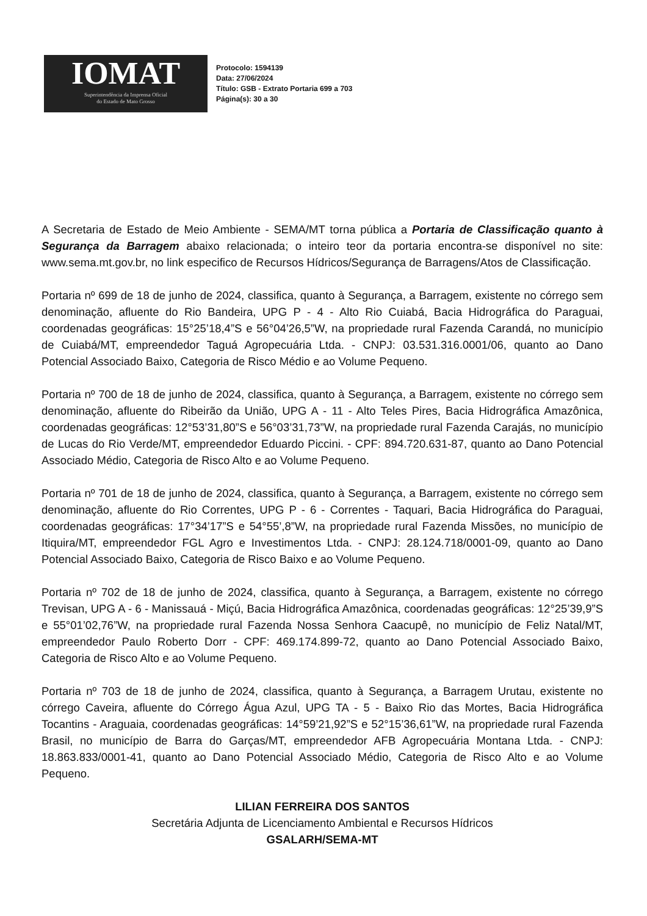IOMAT
Superintendência da Imprensa Oficial
do Estado de Mato Grosso
Protocolo: 1594139
Data: 27/06/2024
Título: GSB - Extrato Portaria 699 a 703
Página(s): 30 a 30
A Secretaria de Estado de Meio Ambiente - SEMA/MT torna pública a Portaria de Classificação quanto à Segurança da Barragem abaixo relacionada; o inteiro teor da portaria encontra-se disponível no site: www.sema.mt.gov.br, no link especifico de Recursos Hídricos/Segurança de Barragens/Atos de Classificação.
Portaria nº 699 de 18 de junho de 2024, classifica, quanto à Segurança, a Barragem, existente no córrego sem denominação, afluente do Rio Bandeira, UPG P - 4 - Alto Rio Cuiabá, Bacia Hidrográfica do Paraguai, coordenadas geográficas: 15°25’18,4”S e 56°04’26,5”W, na propriedade rural Fazenda Carandá, no município de Cuiabá/MT, empreendedor Taguá Agropecuária Ltda. - CNPJ: 03.531.316.0001/06, quanto ao Dano Potencial Associado Baixo, Categoria de Risco Médio e ao Volume Pequeno.
Portaria nº 700 de 18 de junho de 2024, classifica, quanto à Segurança, a Barragem, existente no córrego sem denominação, afluente do Ribeirão da União, UPG A - 11 - Alto Teles Pires, Bacia Hidrográfica Amazônica, coordenadas geográficas: 12°53’31,80”S e 56°03’31,73”W, na propriedade rural Fazenda Carajás, no município de Lucas do Rio Verde/MT, empreendedor Eduardo Piccini. - CPF: 894.720.631-87, quanto ao Dano Potencial Associado Médio, Categoria de Risco Alto e ao Volume Pequeno.
Portaria nº 701 de 18 de junho de 2024, classifica, quanto à Segurança, a Barragem, existente no córrego sem denominação, afluente do Rio Correntes, UPG P - 6 - Correntes - Taquari, Bacia Hidrográfica do Paraguai, coordenadas geográficas: 17°34’17”S e 54°55’,8”W, na propriedade rural Fazenda Missões, no município de Itiquira/MT, empreendedor FGL Agro e Investimentos Ltda. - CNPJ: 28.124.718/0001-09, quanto ao Dano Potencial Associado Baixo, Categoria de Risco Baixo e ao Volume Pequeno.
Portaria nº 702 de 18 de junho de 2024, classifica, quanto à Segurança, a Barragem, existente no córrego Trevisan, UPG A - 6 - Manissauá - Miçú, Bacia Hidrográfica Amazônica, coordenadas geográficas: 12°25’39,9”S e 55°01’02,76”W, na propriedade rural Fazenda Nossa Senhora Caacupê, no município de Feliz Natal/MT, empreendedor Paulo Roberto Dorr - CPF: 469.174.899-72, quanto ao Dano Potencial Associado Baixo, Categoria de Risco Alto e ao Volume Pequeno.
Portaria nº 703 de 18 de junho de 2024, classifica, quanto à Segurança, a Barragem Urutau, existente no córrego Caveira, afluente do Córrego Água Azul, UPG TA - 5 - Baixo Rio das Mortes, Bacia Hidrográfica Tocantins - Araguaia, coordenadas geográficas: 14°59’21,92”S e 52°15’36,61”W, na propriedade rural Fazenda Brasil, no município de Barra do Garças/MT, empreendedor AFB Agropecuária Montana Ltda. - CNPJ: 18.863.833/0001-41, quanto ao Dano Potencial Associado Médio, Categoria de Risco Alto e ao Volume Pequeno.
LILIAN FERREIRA DOS SANTOS
Secretária Adjunta de Licenciamento Ambiental e Recursos Hídricos
GSALARH/SEMA-MT